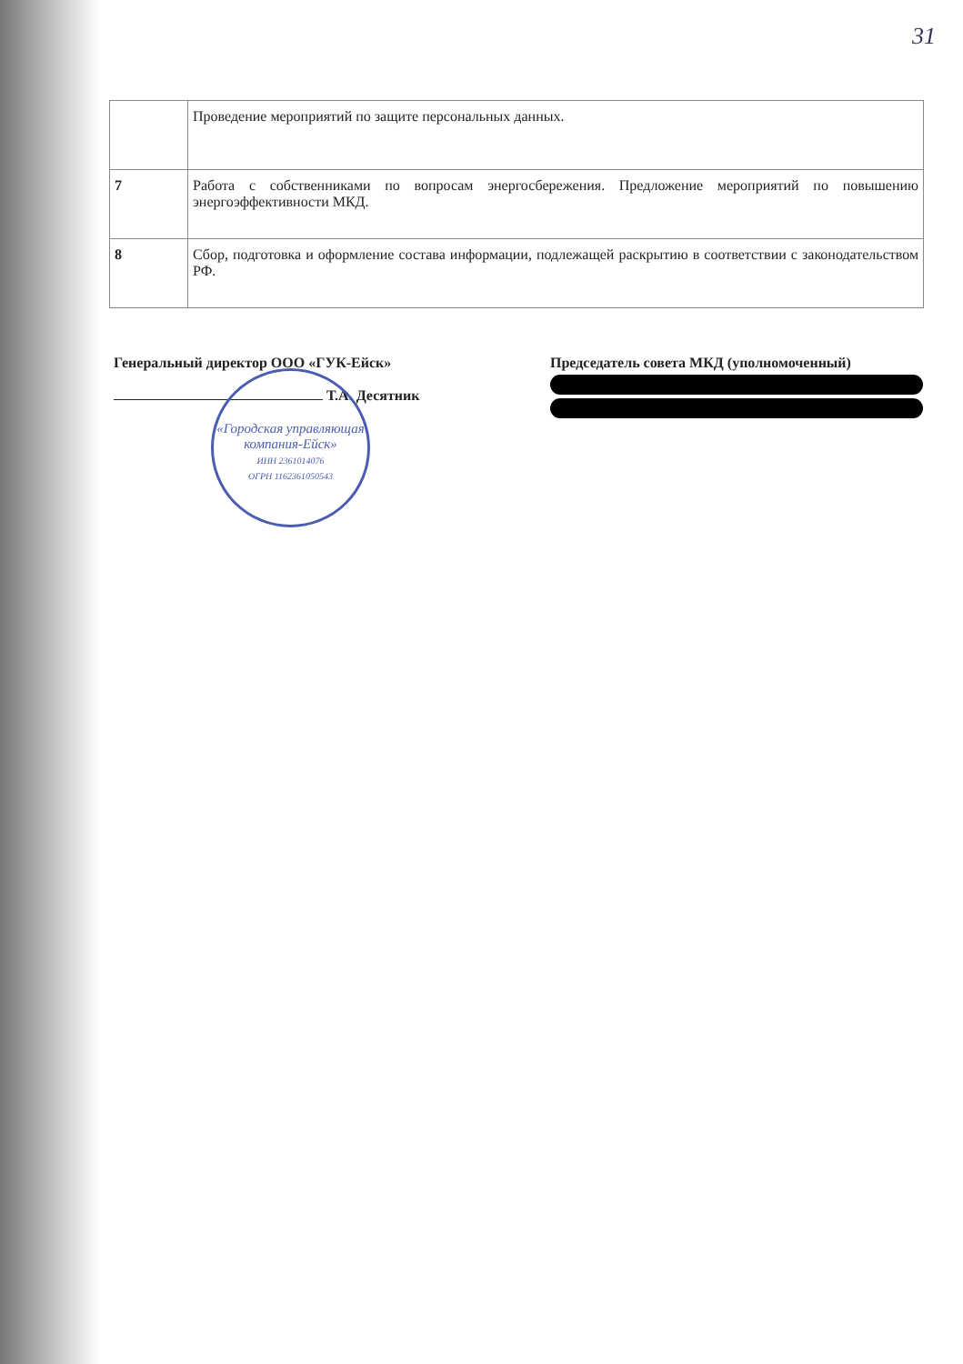31
| | Проведение мероприятий по защите персональных данных. |
| 7 | Работа с собственниками по вопросам энергосбережения. Предложение мероприятий по повышению энергоэффективности МКД. |
| 8 | Сбор, подготовка и оформление состава информации, подлежащей раскрытию в соответствии с законодательством РФ. |
Генеральный директор ООО «ГУК-Ейск»
Т.А. Десятник
Председатель совета МКД (уполномоченный)
«Городская управляющая компания-Ейск»
ИНН 2361014076
ОГРН 1162361050543